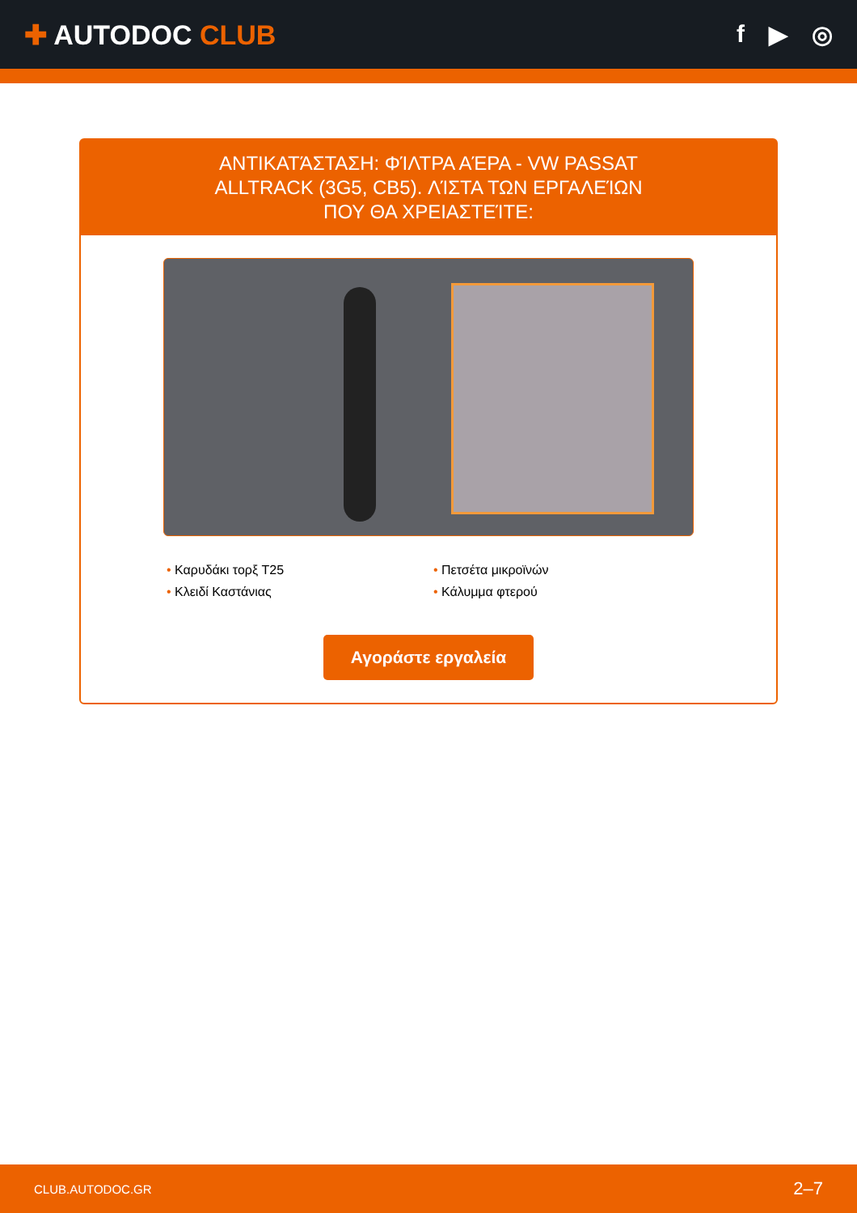✚ AUTODOC CLUB f ▶ ◎
ΑΝΤΙΚΑΤΆΣΤΑΣΗ: ΦΊΛΤΡΑ ΑΈΡΑ - VW PASSAT ALLTRACK (3G5, CB5). ΛΊΣΤΑ ΤΩΝ ΕΡΓΑΛΕΊΩΝ ΠΟΥ ΘΑ ΧΡΕΙΑΣΤΕΊΤΕ:
• Καρυδάκι τορξ T25
• Πετσέτα μικροϊνών
• Κλειδί Καστάνιας
• Κάλυμμα φτερού
Αγοράστε εργαλεία
CLUB.AUTODOC.GR 2–7